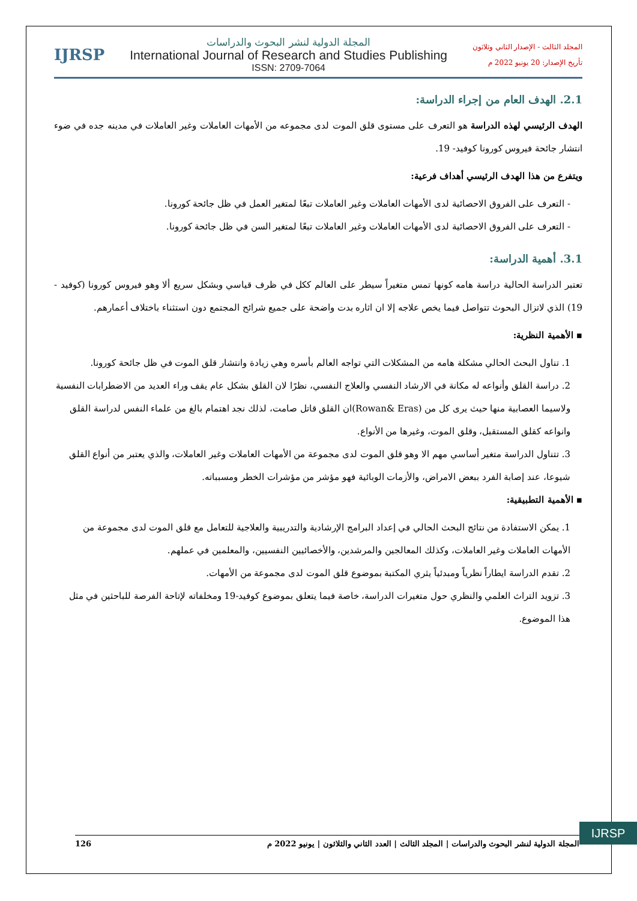المجلد الثالث - الإصدار الثاني وثلاثون
تأريخ الإصدار: 20 يونيو 2022 م
المجلة الدولية لنشر البحوث والدراسات
International Journal of Research and Studies Publishing
ISSN: 2709-7064
IJRSP
2.1. الهدف العام من إجراء الدراسة:
الهدف الرئيسي لهذه الدراسة هو التعرف على مستوى قلق الموت لدى مجموعه من الأمهات العاملات وغير العاملات في مدينه جده في ضوء انتشار جائحة فيروس كورونا كوفيد- 19.
ويتفرع من هذا الهدف الرئيسي أهداف فرعية:
- التعرف على الفروق الاحصائية لدى الأمهات العاملات وغير العاملات تبعًا لمتغير العمل في ظل جائحة كورونا.
- التعرف على الفروق الاحصائية لدى الأمهات العاملات وغير العاملات تبعًا لمتغير السن في ظل جائحة كورونا.
3.1. أهمية الدراسة:
تعتبر الدراسة الحالية دراسة هامه كونها تمس متغيراً سيطر على العالم ككل في ظرف قياسي وبشكل سريع ألا وهو فيروس كورونا (كوفيد - 19) الذي لاتزال البحوث تتواصل فيما يخص علاجه إلا ان اثاره بدت واضحة على جميع شرائح المجتمع دون استثناء باختلاف أعمارهم.
▪ الأهمية النظرية:
1. تناول البحث الحالي مشكلة هامه من المشكلات التي تواجه العالم بأسره وهي زيادة وانتشار قلق الموت في ظل جائحة كورونا.
2. دراسة القلق وأنواعه له مكانة في الارشاد النفسي والعلاج النفسي، نظرًا لان القلق بشكل عام يقف وراء العديد من الاضطرابات النفسية ولاسيما العصابية منها حيث يرى كل من (Rowan& Eras)ان القلق قاتل صامت، لذلك نجد اهتمام بالغ من علماء النفس لدراسة القلق وانواعه كقلق المستقبل، وقلق الموت، وغيرها من الأنواع.
3. تتناول الدراسة متغير أساسي مهم الا وهو قلق الموت لدى مجموعة من الأمهات العاملات وغير العاملات، والذي يعتبر من أنواع القلق شيوعا، عند إصابة الفرد ببعض الامراض، والأزمات الوبائية فهو مؤشر من مؤشرات الخطر ومسبباته.
▪ الأهمية التطبيقية:
1. يمكن الاستفادة من نتائج البحث الحالي في إعداد البرامج الإرشادية والتدريبية والعلاجية للتعامل مع قلق الموت لدى مجموعة من الأمهات العاملات وغير العاملات، وكذلك المعالجين والمرشدين، والأخصائيين النفسيين، والمعلمين في عملهم.
2. تقدم الدراسة ايطاراً نظرياً ومبدئياً يثري المكتبة بموضوع قلق الموت لدى مجموعة من الأمهات.
3. تزويد التراث العلمي والنظري حول متغيرات الدراسة، خاصة فيما يتعلق بموضوع كوفيد-19 ومخلفاته لإتاحة الفرصة للباحثين في مثل هذا الموضوع.
IJRSP
المجلة الدولية لنشر البحوث والدراسات | المجلد الثالث | العدد الثاني والثلاثون | يونيو 2022 م 126